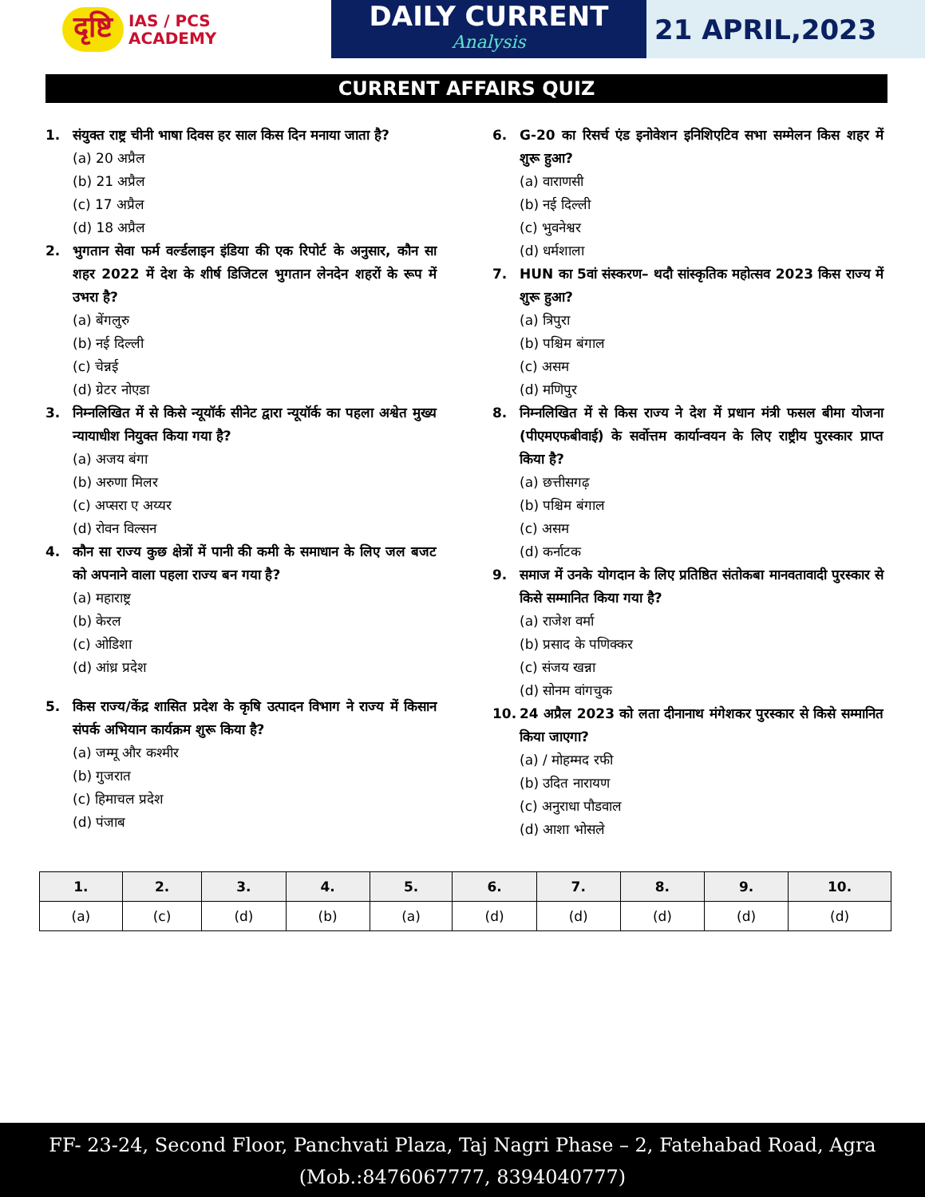दृष्टि IAS / PCS
ACADEMY
DAILY CURRENT
Analysis
21 APRIL,2023
CURRENT AFFAIRS QUIZ
1. संयुक्त राष्ट्र चीनी भाषा दिवस हर साल किस दिन मनाया जाता है?
(a) 20 अप्रैल
(b) 21 अप्रैल
(c) 17 अप्रैल
(d) 18 अप्रैल
2. भुगतान सेवा फर्म वर्ल्डलाइन इंडिया की एक रिपोर्ट के अनुसार, कौन सा शहर 2022 में देश के शीर्ष डिजिटल भुगतान लेनदेन शहरों के रूप में उभरा है?
(a) बेंगलुरु
(b) नई दिल्ली
(c) चेन्नई
(d) ग्रेटर नोएडा
3. निम्नलिखित में से किसे न्यूयॉर्क सीनेट द्वारा न्यूयॉर्क का पहला अश्वेत मुख्य न्यायाधीश नियुक्त किया गया है?
(a) अजय बंगा
(b) अरुणा मिलर
(c) अप्सरा ए अय्यर
(d) रोवन विल्सन
4. कौन सा राज्य कुछ क्षेत्रों में पानी की कमी के समाधान के लिए जल बजट को अपनाने वाला पहला राज्य बन गया है?
(a) महाराष्ट्र
(b) केरल
(c) ओडिशा
(d) आंध्र प्रदेश
5. किस राज्य/केंद्र शासित प्रदेश के कृषि उत्पादन विभाग ने राज्य में किसान संपर्क अभियान कार्यक्रम शुरू किया है?
(a) जम्मू और कश्मीर
(b) गुजरात
(c) हिमाचल प्रदेश
(d) पंजाब
6. G-20 का रिसर्च एंड इनोवेशन इनिशिएटिव सभा सम्मेलन किस शहर में शुरू हुआ?
(a) वाराणसी
(b) नई दिल्ली
(c) भुवनेश्वर
(d) धर्मशाला
7. HUN का 5वां संस्करण– थदौ सांस्कृतिक महोत्सव 2023 किस राज्य में शुरू हुआ?
(a) त्रिपुरा
(b) पश्चिम बंगाल
(c) असम
(d) मणिपुर
8. निम्नलिखित में से किस राज्य ने देश में प्रधान मंत्री फसल बीमा योजना (पीएमएफबीवाई) के सर्वोत्तम कार्यान्वयन के लिए राष्ट्रीय पुरस्कार प्राप्त किया है?
(a) छत्तीसगढ़
(b) पश्चिम बंगाल
(c) असम
(d) कर्नाटक
9. समाज में उनके योगदान के लिए प्रतिष्ठित संतोकबा मानवतावादी पुरस्कार से किसे सम्मानित किया गया है?
(a) राजेश वर्मा
(b) प्रसाद के पणिक्कर
(c) संजय खन्ना
(d) सोनम वांगचुक
10. 24 अप्रैल 2023 को लता दीनानाथ मंगेशकर पुरस्कार से किसे सम्मानित किया जाएगा?
(a) / मोहम्मद रफी
(b) उदित नारायण
(c) अनुराधा पौडवाल
(d) आशा भोसले
| 1. | 2. | 3. | 4. | 5. | 6. | 7. | 8. | 9. | 10. |
| --- | --- | --- | --- | --- | --- | --- | --- | --- | --- |
| (a) | (c) | (d) | (b) | (a) | (d) | (d) | (d) | (d) | (d) |
FF- 23-24, Second Floor, Panchvati Plaza, Taj Nagri Phase – 2, Fatehabad Road, Agra
(Mob.:8476067777, 8394040777)